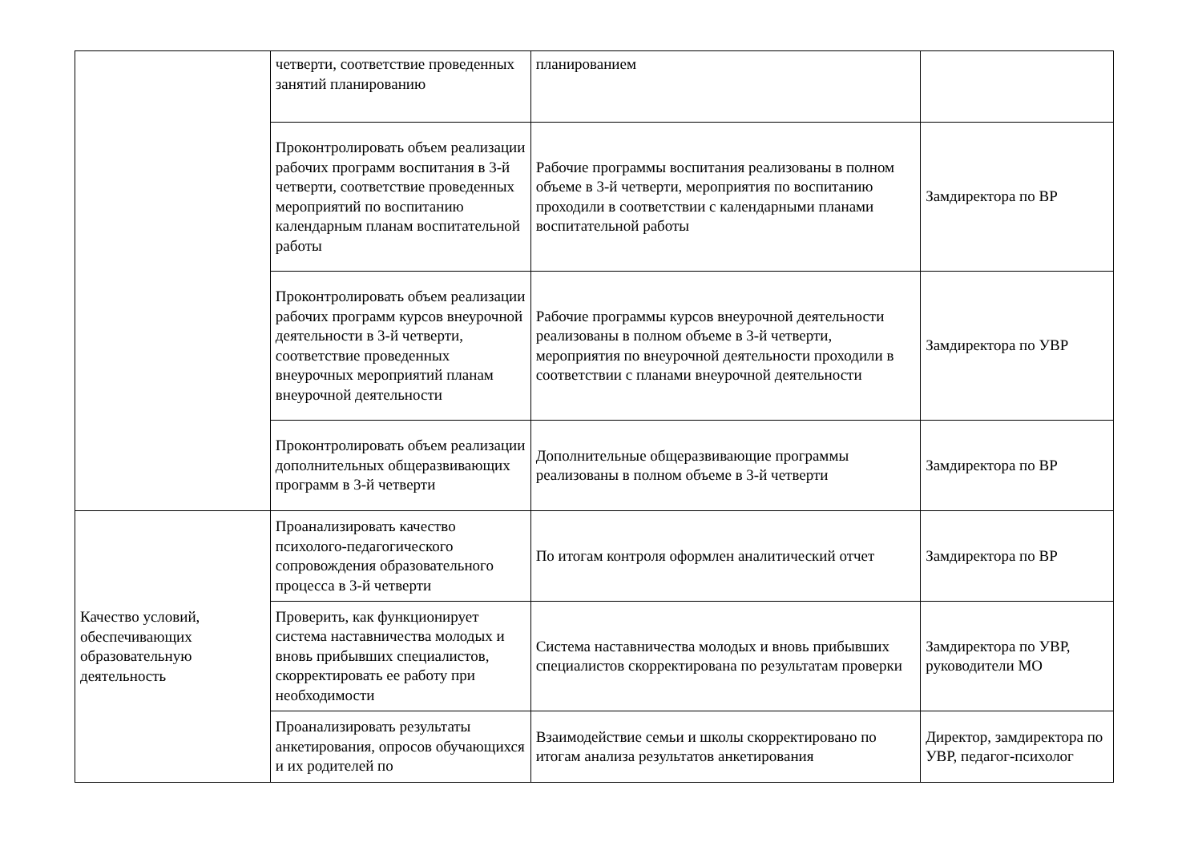| | четверти, соответствие проведенных занятий планированию | планированием | |
| | Проконтролировать объем реализации рабочих программ воспитания в 3-й четверти, соответствие проведенных мероприятий по воспитанию календарным планам воспитательной работы | Рабочие программы воспитания реализованы в полном объеме в 3-й четверти, мероприятия по воспитанию проходили в соответствии с календарными планами воспитательной работы | Замдиректора по ВР |
| | Проконтролировать объем реализации рабочих программ курсов внеурочной деятельности в 3-й четверти, соответствие проведенных внеурочных мероприятий планам внеурочной деятельности | Рабочие программы курсов внеурочной деятельности реализованы в полном объеме в 3-й четверти, мероприятия по внеурочной деятельности проходили в соответствии с планами внеурочной деятельности | Замдиректора по УВР |
| | Проконтролировать объем реализации дополнительных общеразвивающих программ в 3-й четверти | Дополнительные общеразвивающие программы реализованы в полном объеме в 3-й четверти | Замдиректора по ВР |
| Качество условий, обеспечивающих образовательную деятельность | Проанализировать качество психолого-педагогического сопровождения образовательного процесса в 3-й четверти | По итогам контроля оформлен аналитический отчет | Замдиректора по ВР |
| | Проверить, как функционирует система наставничества молодых и вновь прибывших специалистов, скорректировать ее работу при необходимости | Система наставничества молодых и вновь прибывших специалистов скорректирована по результатам проверки | Замдиректора по УВР, руководители МО |
| | Проанализировать результаты анкетирования, опросов обучающихся и их родителей по | Взаимодействие семьи и школы скорректировано по итогам анализа результатов анкетирования | Директор, замдиректора по УВР, педагог-психолог |